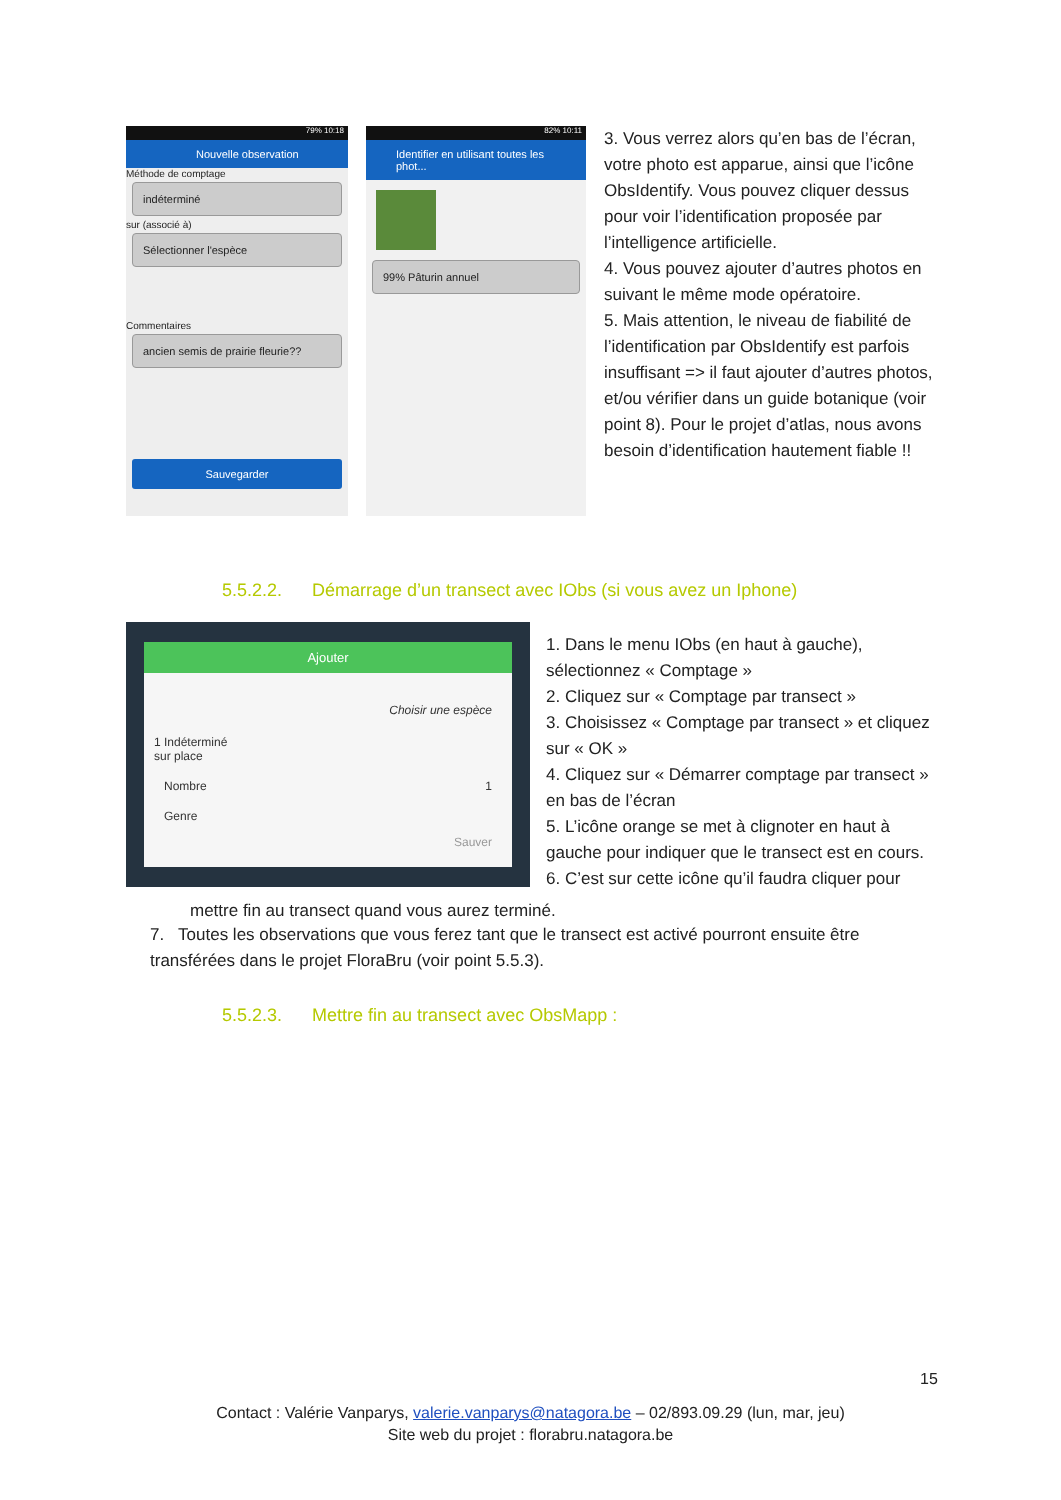79% 10:18
Nouvelle observation
Méthode de comptage
indéterminé
sur (associé à)
Sélectionner l'espèce
Commentaires
ancien semis de prairie fleurie??
Sauvegarder
82% 10:11
Identifier en utilisant toutes les phot...
99% Pâturin annuel
3. Vous verrez alors qu’en bas de l’écran, votre photo est apparue, ainsi que l’icône ObsIdentify. Vous pouvez cliquer dessus pour voir l’identification proposée par l’intelligence artificielle.
4. Vous pouvez ajouter d’autres photos en suivant le même mode opératoire.
5. Mais attention, le niveau de fiabilité de l’identification par ObsIdentify est parfois insuffisant => il faut ajouter d’autres photos, et/ou vérifier dans un guide botanique (voir point 8). Pour le projet d’atlas, nous avons besoin d’identification hautement fiable !!
5.5.2.2. Démarrage d’un transect avec IObs (si vous avez un Iphone)
Ajouter
Choisir une espèce
1 Indéterminé
sur place
Nombre 1
Genre
Sauver
1. Dans le menu IObs (en haut à gauche), sélectionnez « Comptage »
2. Cliquez sur « Comptage par transect »
3. Choisissez « Comptage par transect » et cliquez sur « OK »
4. Cliquez sur « Démarrer comptage par transect » en bas de l’écran
5. L’icône orange se met à clignoter en haut à gauche pour indiquer que le transect est en cours.
6. C’est sur cette icône qu’il faudra cliquer pour
mettre fin au transect quand vous aurez terminé.
7. Toutes les observations que vous ferez tant que le transect est activé pourront ensuite être transférées dans le projet FloraBru (voir point 5.5.3).
5.5.2.3. Mettre fin au transect avec ObsMapp :
15
Contact : Valérie Vanparys, valerie.vanparys@natagora.be – 02/893.09.29 (lun, mar, jeu)
Site web du projet : florabru.natagora.be